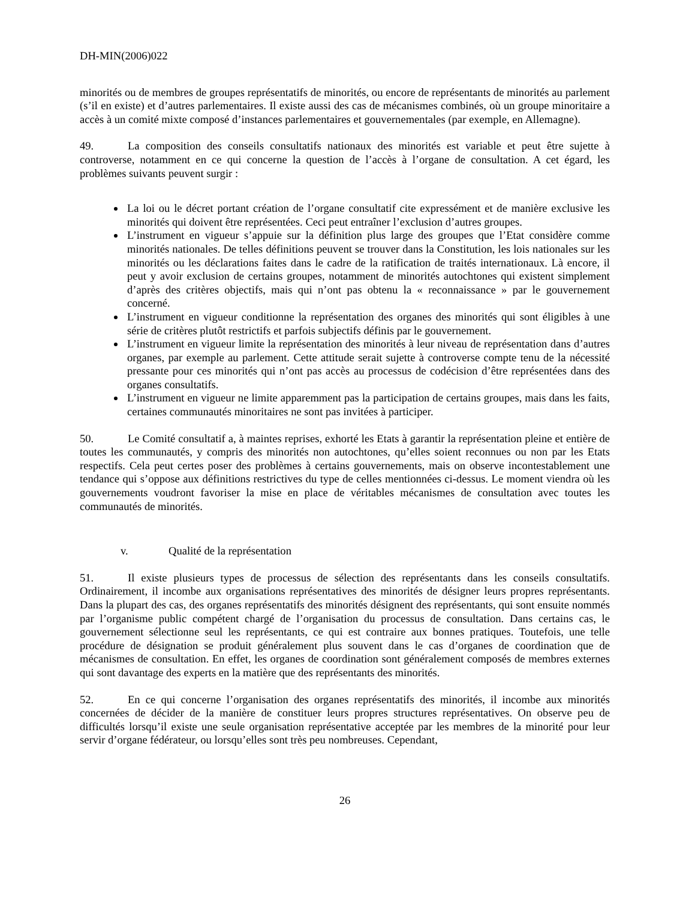DH-MIN(2006)022
minorités ou de membres de groupes représentatifs de minorités, ou encore de représentants de minorités au parlement (s’il en existe) et d’autres parlementaires. Il existe aussi des cas de mécanismes combinés, où un groupe minoritaire a accès à un comité mixte composé d’instances parlementaires et gouvernementales (par exemple, en Allemagne).
49. La composition des conseils consultatifs nationaux des minorités est variable et peut être sujette à controverse, notamment en ce qui concerne la question de l’accès à l’organe de consultation. A cet égard, les problèmes suivants peuvent surgir :
La loi ou le décret portant création de l’organe consultatif cite expressément et de manière exclusive les minorités qui doivent être représentées. Ceci peut entraîner l’exclusion d’autres groupes.
L’instrument en vigueur s’appuie sur la définition plus large des groupes que l’Etat considère comme minorités nationales. De telles définitions peuvent se trouver dans la Constitution, les lois nationales sur les minorités ou les déclarations faites dans le cadre de la ratification de traités internationaux. Là encore, il peut y avoir exclusion de certains groupes, notamment de minorités autochtones qui existent simplement d’après des critères objectifs, mais qui n’ont pas obtenu la « reconnaissance » par le gouvernement concerné.
L’instrument en vigueur conditionne la représentation des organes des minorités qui sont éligibles à une série de critères plutôt restrictifs et parfois subjectifs définis par le gouvernement.
L’instrument en vigueur limite la représentation des minorités à leur niveau de représentation dans d’autres organes, par exemple au parlement. Cette attitude serait sujette à controverse compte tenu de la nécessité pressante pour ces minorités qui n’ont pas accès au processus de codécision d’être représentées dans des organes consultatifs.
L’instrument en vigueur ne limite apparemment pas la participation de certains groupes, mais dans les faits, certaines communautés minoritaires ne sont pas invitées à participer.
50. Le Comité consultatif a, à maintes reprises, exhorté les Etats à garantir la représentation pleine et entière de toutes les communautés, y compris des minorités non autochtones, qu’elles soient reconnues ou non par les Etats respectifs. Cela peut certes poser des problèmes à certains gouvernements, mais on observe incontestablement une tendance qui s’oppose aux définitions restrictives du type de celles mentionnées ci-dessus. Le moment viendra où les gouvernements voudront favoriser la mise en place de véritables mécanismes de consultation avec toutes les communautés de minorités.
v. Qualité de la représentation
51. Il existe plusieurs types de processus de sélection des représentants dans les conseils consultatifs. Ordinairement, il incombe aux organisations représentatives des minorités de désigner leurs propres représentants. Dans la plupart des cas, des organes représentatifs des minorités désignent des représentants, qui sont ensuite nommés par l’organisme public compétent chargé de l’organisation du processus de consultation. Dans certains cas, le gouvernement sélectionne seul les représentants, ce qui est contraire aux bonnes pratiques. Toutefois, une telle procédure de désignation se produit généralement plus souvent dans le cas d’organes de coordination que de mécanismes de consultation. En effet, les organes de coordination sont généralement composés de membres externes qui sont davantage des experts en la matière que des représentants des minorités.
52. En ce qui concerne l’organisation des organes représentatifs des minorités, il incombe aux minorités concernées de décider de la manière de constituer leurs propres structures représentatives. On observe peu de difficultés lorsqu’il existe une seule organisation représentative acceptée par les membres de la minorité pour leur servir d’organe fédérateur, ou lorsqu’elles sont très peu nombreuses. Cependant,
26